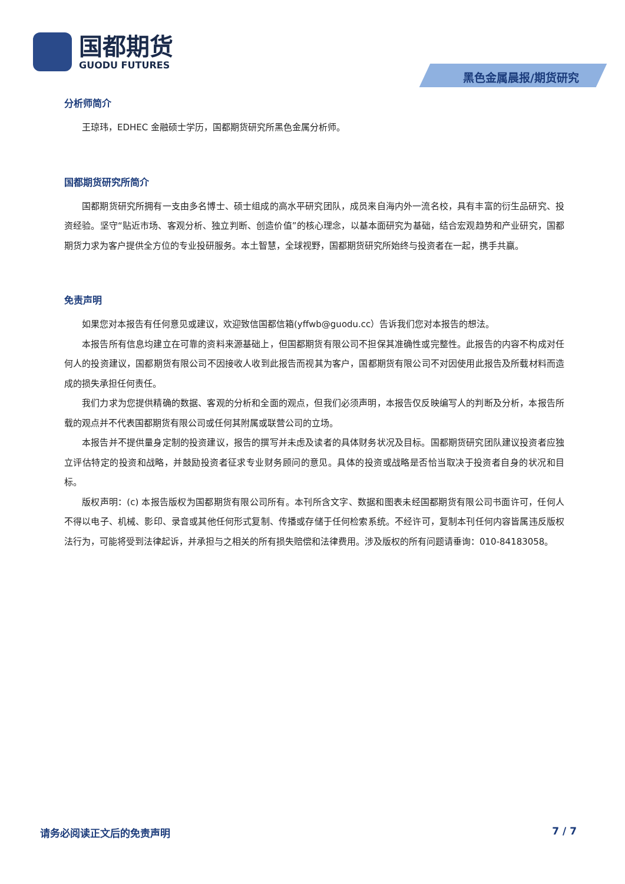国都期货
GUODU FUTURES
黑色金属晨报/期货研究
分析师简介
王琼玮，EDHEC 金融硕士学历，国都期货研究所黑色金属分析师。
国都期货研究所简介
国都期货研究所拥有一支由多名博士、硕士组成的高水平研究团队，成员来自海内外一流名校，具有丰富的衍生品研究、投资经验。坚守“贴近市场、客观分析、独立判断、创造价值”的核心理念，以基本面研究为基础，结合宏观趋势和产业研究，国都期货力求为客户提供全方位的专业投研服务。本土智慧，全球视野，国都期货研究所始终与投资者在一起，携手共赢。
免责声明
如果您对本报告有任何意见或建议，欢迎致信国都信箱(yffwb@guodu.cc）告诉我们您对本报告的想法。
本报告所有信息均建立在可靠的资料来源基础上，但国都期货有限公司不担保其准确性或完整性。此报告的内容不构成对任何人的投资建议，国都期货有限公司不因接收人收到此报告而视其为客户，国都期货有限公司不对因使用此报告及所载材料而造成的损失承担任何责任。
我们力求为您提供精确的数据、客观的分析和全面的观点，但我们必须声明，本报告仅反映编写人的判断及分析，本报告所载的观点并不代表国都期货有限公司或任何其附属或联营公司的立场。
本报告并不提供量身定制的投资建议，报告的撰写并未虑及读者的具体财务状况及目标。国都期货研究团队建议投资者应独立评估特定的投资和战略，并鼓励投资者征求专业财务顾问的意见。具体的投资或战略是否恰当取决于投资者自身的状况和目标。
版权声明：(c) 本报告版权为国都期货有限公司所有。本刊所含文字、数据和图表未经国都期货有限公司书面许可，任何人不得以电子、机械、影印、录音或其他任何形式复制、传播或存储于任何检索系统。不经许可，复制本刊任何内容皆属违反版权法行为，可能将受到法律起诉，并承担与之相关的所有损失赔偿和法律费用。涉及版权的所有问题请垂询：010-84183058。
请务必阅读正文后的免责声明 7 / 7